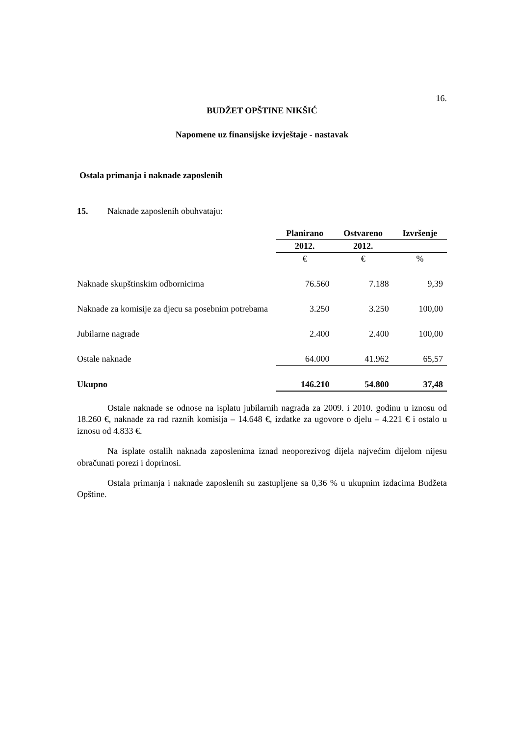16.
BUDŽET OPŠTINE NIKŠIĆ
Napomene uz finansijske izvještaje - nastavak
Ostala primanja i naknade zaposlenih
15. Naknade zaposlenih obuhvataju:
| | Planirano | Ostvareno | Izvršenje |
| --- | --- | --- | --- |
| | 2012. | 2012. | |
| | € | € | % |
| Naknade skupštinskim odbornicima | 76.560 | 7.188 | 9,39 |
| Naknade za komisije za djecu sa posebnim potrebama | 3.250 | 3.250 | 100,00 |
| Jubilarne nagrade | 2.400 | 2.400 | 100,00 |
| Ostale naknade | 64.000 | 41.962 | 65,57 |
| Ukupno | 146.210 | 54.800 | 37,48 |
Ostale naknade se odnose na isplatu jubilarnih nagrada za 2009. i 2010. godinu u iznosu od 18.260 €, naknade za rad raznih komisija – 14.648 €, izdatke za ugovore o djelu – 4.221 € i ostalo u iznosu od 4.833 €.
Na isplate ostalih naknada zaposlenima iznad neoporezivog dijela najvećim dijelom nijesu obračunati porezi i doprinosi.
Ostala primanja i naknade zaposlenih su zastupljene sa 0,36 % u ukupnim izdacima Budžeta Opštine.